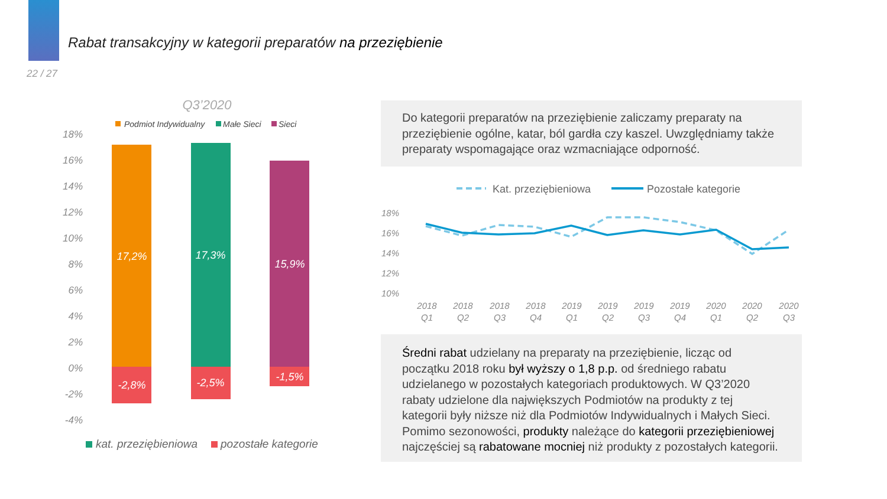Rabat transakcyjny w kategorii preparatów na przeziębienie
22 / 27
Q3’2020
Podmiot Indywidualny
Małe Sieci
Sieci
18%
16%
14%
12%
10%
8%
6%
4%
2%
0%
-2%
-4%
17,2%
17,3%
15,9%
-2,8%
-2,5%
-1,5%
kat. przeziębieniowa
pozostałe kategorie
Do kategorii preparatów na przeziębienie zaliczamy preparaty na przeziębienie ogólne, katar, ból gardła czy kaszel. Uwzględniamy także preparaty wspomagające oraz wzmacniające odporność.
Kat. przeziębieniowa
Pozostałe kategorie
18%
16%
14%
12%
10%
2018
Q1
2018
Q2
2018
Q3
2018
Q4
2019
Q1
2019
Q2
2019
Q3
2019
Q4
2020
Q1
2020
Q2
2020
Q3
Średni rabat udzielany na preparaty na przeziębienie, licząc od początku 2018 roku był wyższy o 1,8 p.p. od średniego rabatu udzielanego w pozostałych kategoriach produktowych. W Q3’2020 rabaty udzielone dla największych Podmiotów na produkty z tej kategorii były niższe niż dla Podmiotów Indywidualnych i Małych Sieci. Pomimo sezonowości, produkty należące do kategorii przeziębieniowej najczęściej są rabatowane mocniej niż produkty z pozostałych kategorii.